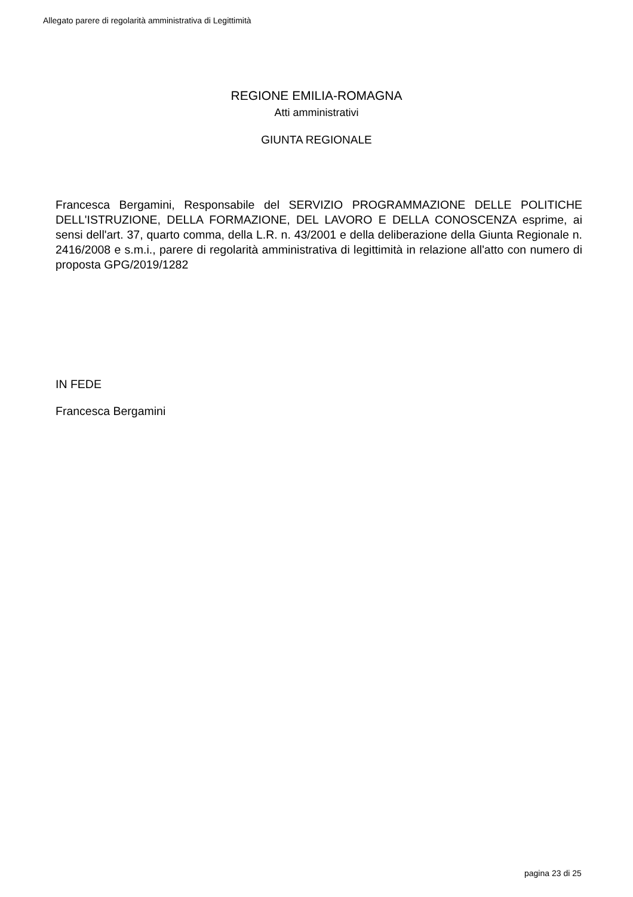Allegato parere di regolarità amministrativa di Legittimità
REGIONE EMILIA-ROMAGNA
Atti amministrativi
GIUNTA REGIONALE
Francesca Bergamini, Responsabile del SERVIZIO PROGRAMMAZIONE DELLE POLITICHE DELL'ISTRUZIONE, DELLA FORMAZIONE, DEL LAVORO E DELLA CONOSCENZA esprime, ai sensi dell'art. 37, quarto comma, della L.R. n. 43/2001 e della deliberazione della Giunta Regionale n. 2416/2008 e s.m.i., parere di regolarità amministrativa di legittimità in relazione all'atto con numero di proposta GPG/2019/1282
IN FEDE
Francesca Bergamini
pagina 23 di 25